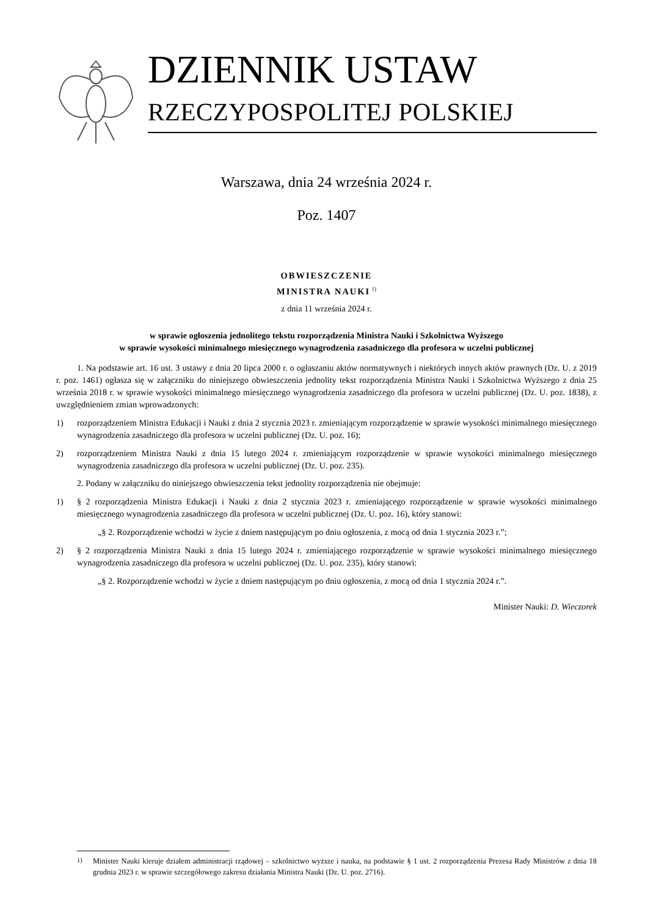DZIENNIK USTAW
RZECZYPOSPOLITEJ POLSKIEJ
Warszawa, dnia 24 września 2024 r.
Poz. 1407
OBWIESZCZENIE
MINISTRA NAUKI<sup>1)</sup>
z dnia 11 września 2024 r.
w sprawie ogłoszenia jednolitego tekstu rozporządzenia Ministra Nauki i Szkolnictwa Wyższego
w sprawie wysokości minimalnego miesięcznego wynagrodzenia zasadniczego dla profesora w uczelni publicznej
1. Na podstawie art. 16 ust. 3 ustawy z dnia 20 lipca 2000 r. o ogłaszaniu aktów normatywnych i niektórych innych aktów prawnych (Dz. U. z 2019 r. poz. 1461) ogłasza się w załączniku do niniejszego obwieszczenia jednolity tekst rozporządzenia Ministra Nauki i Szkolnictwa Wyższego z dnia 25 września 2018 r. w sprawie wysokości minimalnego miesięcznego wynagrodzenia zasadniczego dla profesora w uczelni publicznej (Dz. U. poz. 1838), z uwzględnieniem zmian wprowadzonych:
1) rozporządzeniem Ministra Edukacji i Nauki z dnia 2 stycznia 2023 r. zmieniającym rozporządzenie w sprawie wysokości minimalnego miesięcznego wynagrodzenia zasadniczego dla profesora w uczelni publicznej (Dz. U. poz. 16);
2) rozporządzeniem Ministra Nauki z dnia 15 lutego 2024 r. zmieniającym rozporządzenie w sprawie wysokości minimalnego miesięcznego wynagrodzenia zasadniczego dla profesora w uczelni publicznej (Dz. U. poz. 235).
2. Podany w załączniku do niniejszego obwieszczenia tekst jednolity rozporządzenia nie obejmuje:
1) § 2 rozporządzenia Ministra Edukacji i Nauki z dnia 2 stycznia 2023 r. zmieniającego rozporządzenie w sprawie wysokości minimalnego miesięcznego wynagrodzenia zasadniczego dla profesora w uczelni publicznej (Dz. U. poz. 16), który stanowi:
„§ 2. Rozporządzenie wchodzi w życie z dniem następującym po dniu ogłoszenia, z mocą od dnia 1 stycznia 2023 r.”;
2) § 2 rozporządzenia Ministra Nauki z dnia 15 lutego 2024 r. zmieniającego rozporządzenie w sprawie wysokości minimalnego miesięcznego wynagrodzenia zasadniczego dla profesora w uczelni publicznej (Dz. U. poz. 235), który stanowi:
„§ 2. Rozporządzenie wchodzi w życie z dniem następującym po dniu ogłoszenia, z mocą od dnia 1 stycznia 2024 r.”.
Minister Nauki: D. Wieczorek
<sup>1)</sup> Minister Nauki kieruje działem administracji rządowej – szkolnictwo wyższe i nauka, na podstawie § 1 ust. 2 rozporządzenia Prezesa Rady Ministrów z dnia 18 grudnia 2023 r. w sprawie szczegółowego zakresu działania Ministra Nauki (Dz. U. poz. 2716).